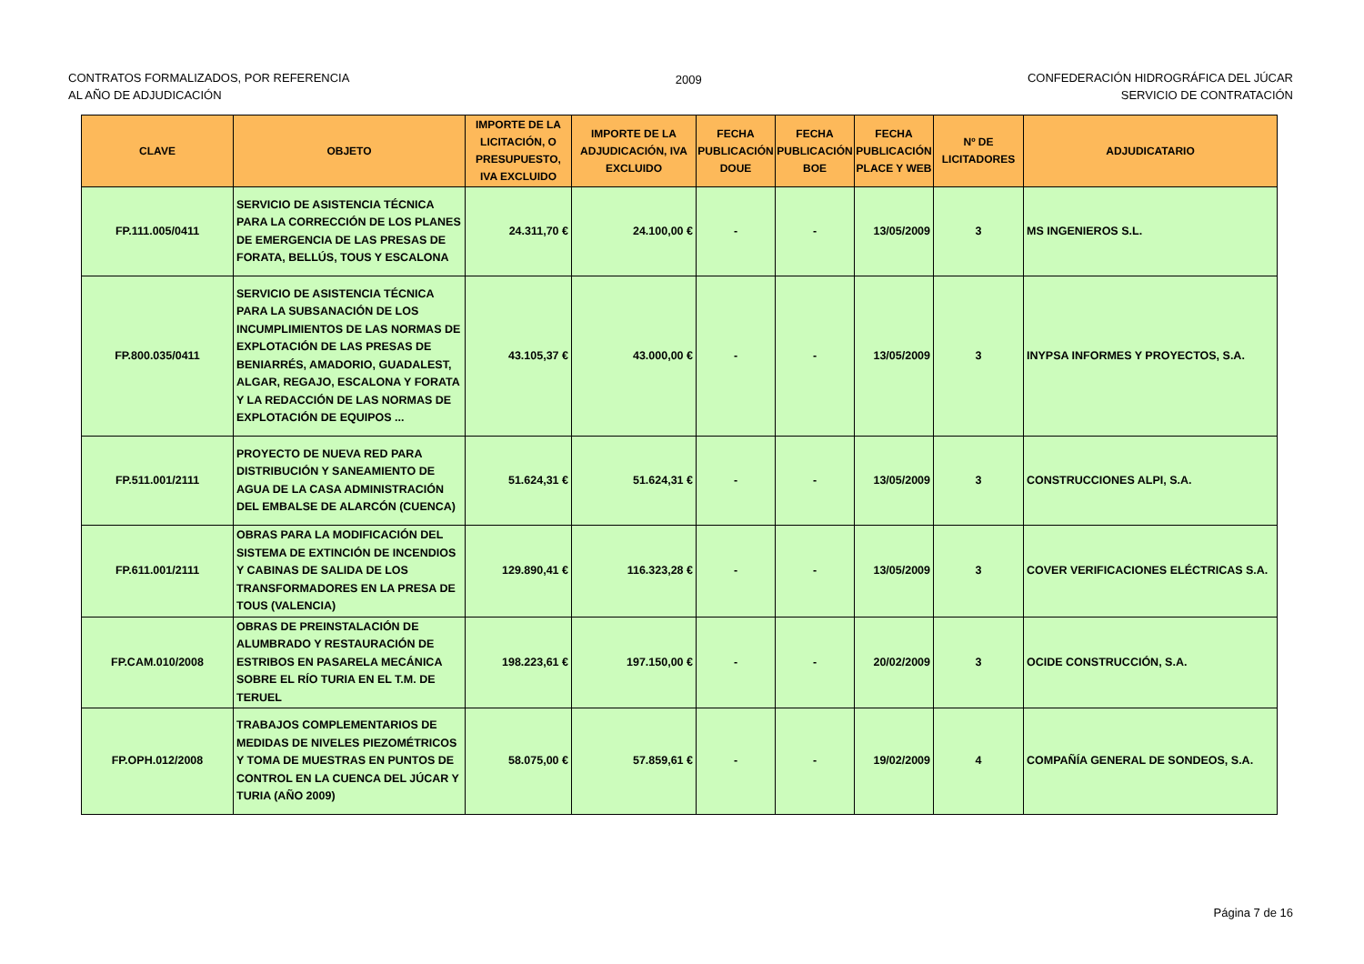CONTRATOS FORMALIZADOS, POR REFERENCIA
AL AÑO DE ADJUDICACIÓN
2009 CONFEDERACIÓN HIDROGRÁFICA DEL JÚCAR
SERVICIO DE CONTRATACIÓN
| CLAVE | OBJETO | IMPORTE DE LA LICITACIÓN, O PRESUPUESTO, IVA EXCLUIDO | IMPORTE DE LA ADJUDICACIÓN, IVA EXCLUIDO | FECHA PUBLICACIÓN DOUE | FECHA PUBLICACIÓN BOE | FECHA PUBLICACIÓN PLACE Y WEB | Nº DE LICITADORES | ADJUDICATARIO |
| --- | --- | --- | --- | --- | --- | --- | --- | --- |
| FP.111.005/0411 | SERVICIO DE ASISTENCIA TÉCNICA PARA LA CORRECCIÓN DE LOS PLANES DE EMERGENCIA DE LAS PRESAS DE FORATA, BELLÚS, TOUS Y ESCALONA | 24.311,70 € | 24.100,00 € | - | - | 13/05/2009 | 3 | MS INGENIEROS S.L. |
| FP.800.035/0411 | SERVICIO DE ASISTENCIA TÉCNICA PARA LA SUBSANACIÓN DE LOS INCUMPLIMIENTOS DE LAS NORMAS DE EXPLOTACIÓN DE LAS PRESAS DE BENIARRÉS, AMADORIO, GUADALEST, ALGAR, REGAJO, ESCALONA Y FORATA Y LA REDACCIÓN DE LAS NORMAS DE EXPLOTACIÓN DE EQUIPOS ... | 43.105,37 € | 43.000,00 € | - | - | 13/05/2009 | 3 | INYPSA INFORMES Y PROYECTOS, S.A. |
| FP.511.001/2111 | PROYECTO DE NUEVA RED PARA DISTRIBUCIÓN Y SANEAMIENTO DE AGUA DE LA CASA ADMINISTRACIÓN DEL EMBALSE DE ALARCÓN (CUENCA) | 51.624,31 € | 51.624,31 € | - | - | 13/05/2009 | 3 | CONSTRUCCIONES ALPI, S.A. |
| FP.611.001/2111 | OBRAS PARA LA MODIFICACIÓN DEL SISTEMA DE EXTINCIÓN DE INCENDIOS Y CABINAS DE SALIDA DE LOS TRANSFORMADORES EN LA PRESA DE TOUS (VALENCIA) | 129.890,41 € | 116.323,28 € | - | - | 13/05/2009 | 3 | COVER VERIFICACIONES ELÉCTRICAS S.A. |
| FP.CAM.010/2008 | OBRAS DE PREINSTALACIÓN DE ALUMBRADO Y RESTAURACIÓN DE ESTRIBOS EN PASARELA MECÁNICA SOBRE EL RÍO TURIA EN EL T.M. DE TERUEL | 198.223,61 € | 197.150,00 € | - | - | 20/02/2009 | 3 | OCIDE CONSTRUCCIÓN, S.A. |
| FP.OPH.012/2008 | TRABAJOS COMPLEMENTARIOS DE MEDIDAS DE NIVELES PIEZOMÉTRICOS Y TOMA DE MUESTRAS EN PUNTOS DE CONTROL EN LA CUENCA DEL JÚCAR Y TURIA (AÑO 2009) | 58.075,00 € | 57.859,61 € | - | - | 19/02/2009 | 4 | COMPAÑÍA GENERAL DE SONDEOS, S.A. |
Página 7 de 16